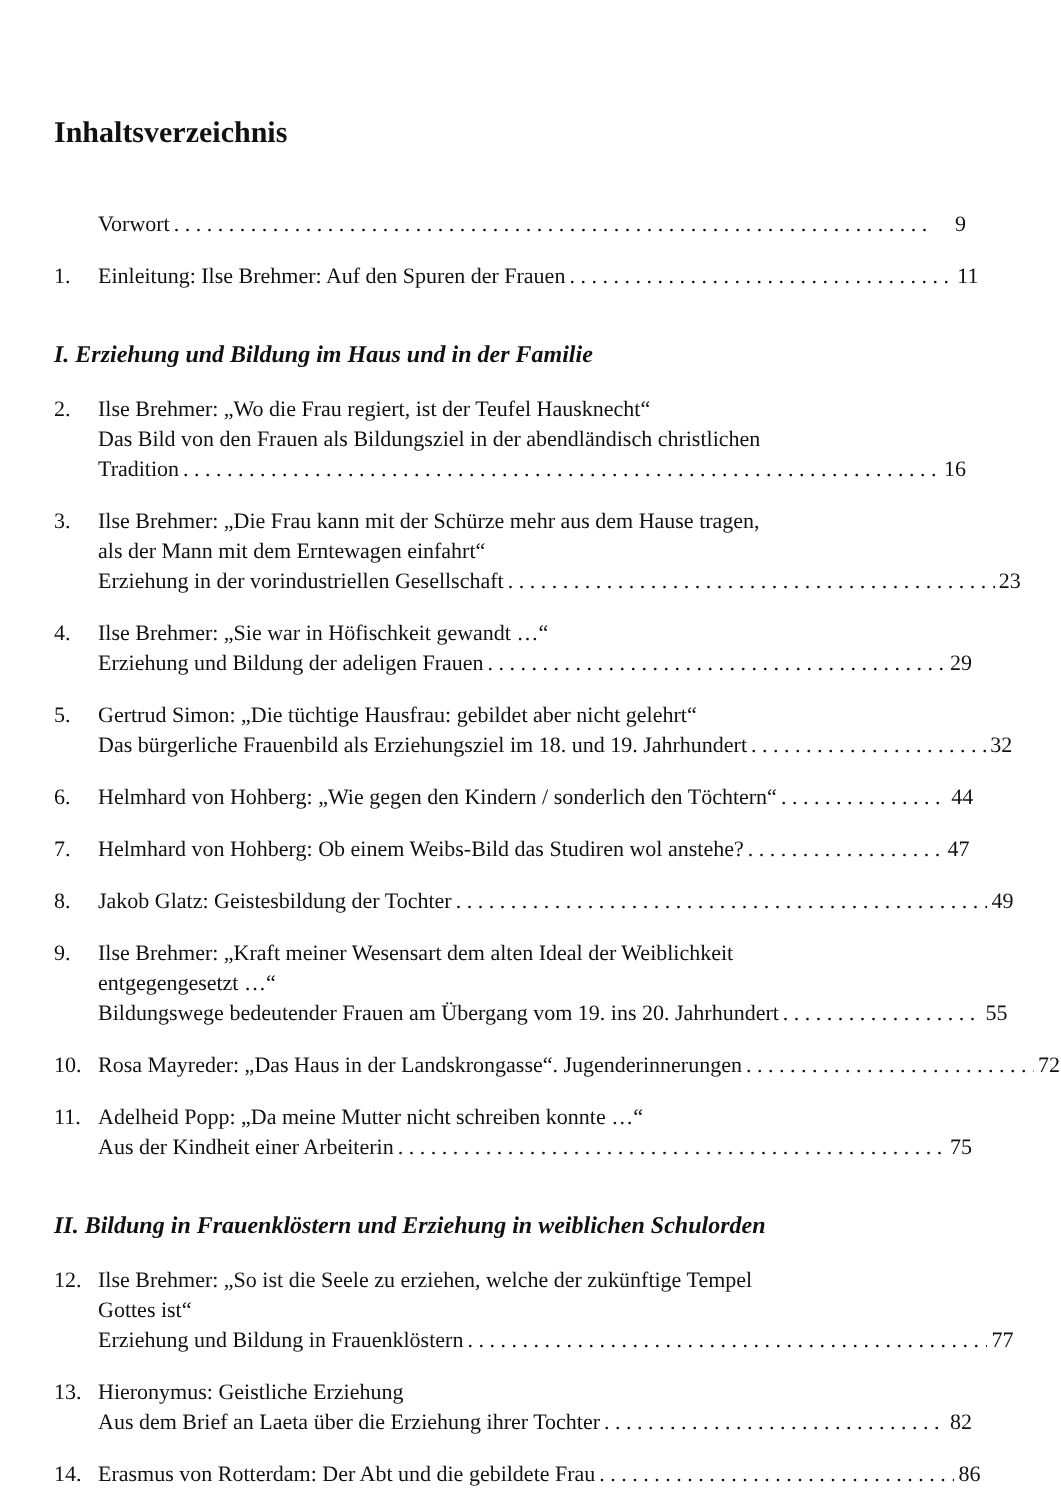Inhaltsverzeichnis
Vorwort 9
1. Einleitung: Ilse Brehmer: Auf den Spuren der Frauen 11
I. Erziehung und Bildung im Haus und in der Familie
2. Ilse Brehmer: „Wo die Frau regiert, ist der Teufel Hausknecht“
Das Bild von den Frauen als Bildungsziel in der abendländisch christlichen
Tradition 16
3. Ilse Brehmer: „Die Frau kann mit der Schürze mehr aus dem Hause tragen,
als der Mann mit dem Erntewagen einfahrt“
Erziehung in der vorindustriellen Gesellschaft 23
4. Ilse Brehmer: „Sie war in Höfischkeit gewandt …“
Erziehung und Bildung der adeligen Frauen 29
5. Gertrud Simon: „Die tüchtige Hausfrau: gebildet aber nicht gelehrt“
Das bürgerliche Frauenbild als Erziehungsziel im 18. und 19. Jahrhundert 32
6. Helmhard von Hohberg: „Wie gegen den Kindern / sonderlich den Töchtern“ 44
7. Helmhard von Hohberg: Ob einem Weibs-Bild das Studiren wol anstehe? 47
8. Jakob Glatz: Geistesbildung der Tochter 49
9. Ilse Brehmer: „Kraft meiner Wesensart dem alten Ideal der Weiblichkeit
entgegengesetzt …“
Bildungswege bedeutender Frauen am Übergang vom 19. ins 20. Jahrhundert 55
10. Rosa Mayreder: „Das Haus in der Landskrongasse“. Jugenderinnerungen 72
11. Adelheid Popp: „Da meine Mutter nicht schreiben konnte …“
Aus der Kindheit einer Arbeiterin 75
II. Bildung in Frauenklöstern und Erziehung in weiblichen Schulorden
12. Ilse Brehmer: „So ist die Seele zu erziehen, welche der zukünftige Tempel
Gottes ist“
Erziehung und Bildung in Frauenklöstern 77
13. Hieronymus: Geistliche Erziehung
Aus dem Brief an Laeta über die Erziehung ihrer Tochter 82
14. Erasmus von Rotterdam: Der Abt und die gebildete Frau 86